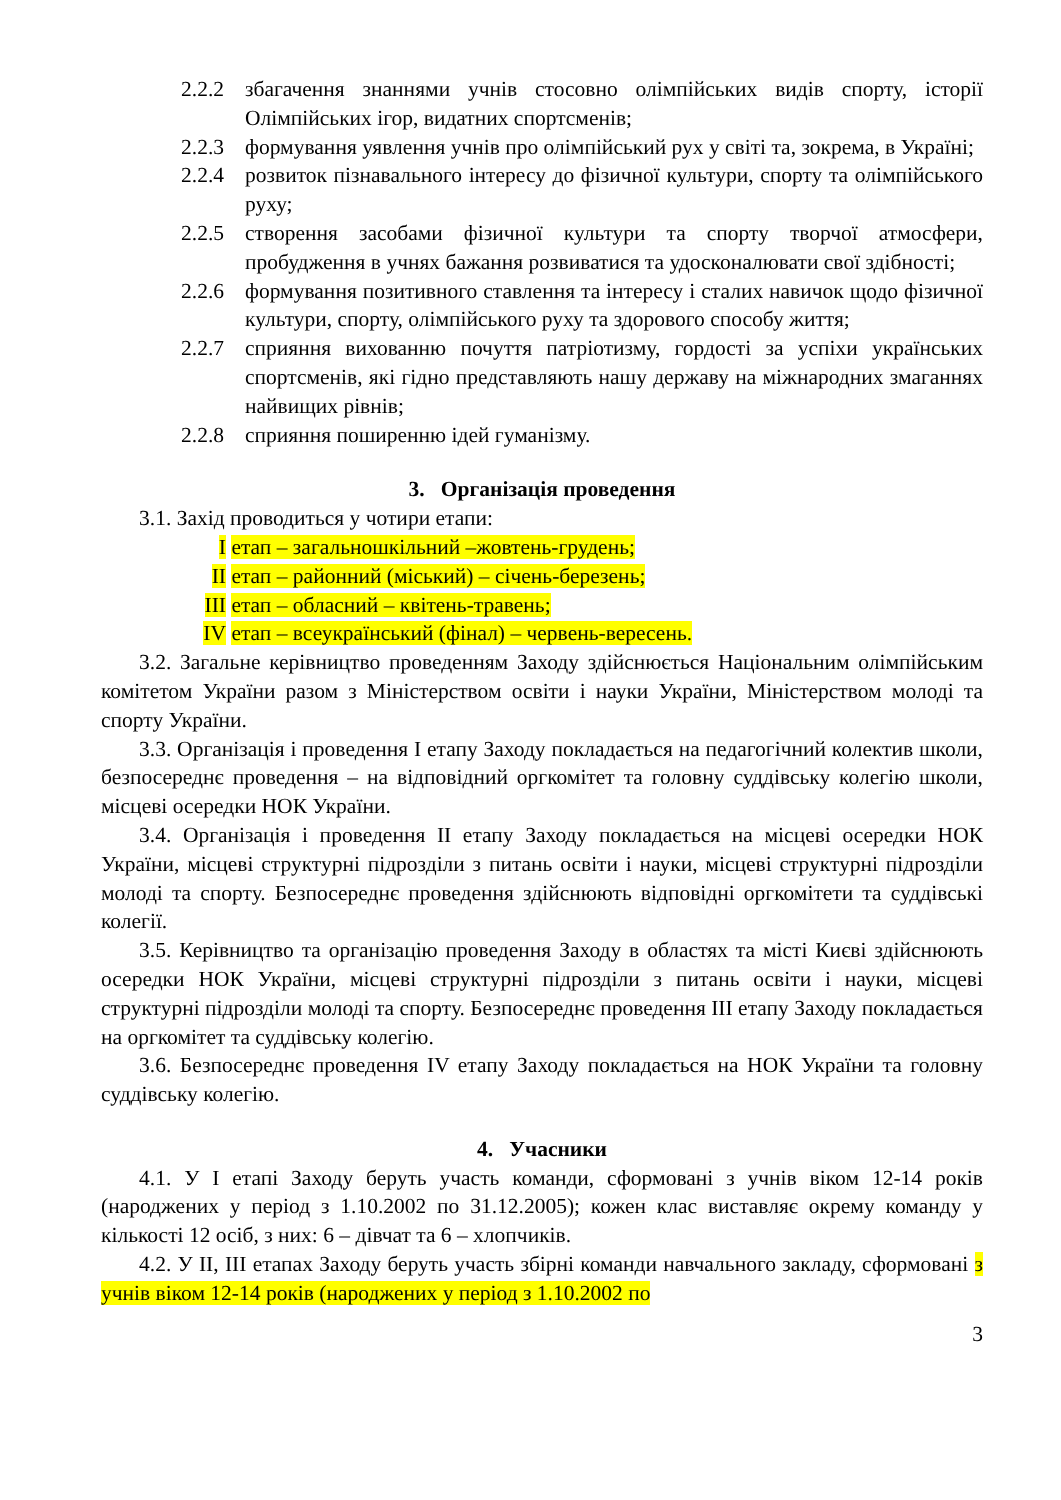2.2.2 збагачення знаннями учнів стосовно олімпійських видів спорту, історії Олімпійських ігор, видатних спортсменів;
2.2.3 формування уявлення учнів про олімпійський рух у світі та, зокрема, в Україні;
2.2.4 розвиток пізнавального інтересу до фізичної культури, спорту та олімпійського руху;
2.2.5 створення засобами фізичної культури та спорту творчої атмосфери, пробудження в учнях бажання розвиватися та удосконалювати свої здібності;
2.2.6 формування позитивного ставлення та інтересу і сталих навичок щодо фізичної культури, спорту, олімпійського руху та здорового способу життя;
2.2.7 сприяння вихованню почуття патріотизму, гордості за успіхи українських спортсменів, які гідно представляють нашу державу на міжнародних змаганнях найвищих рівнів;
2.2.8 сприяння поширенню ідей гуманізму.
3. Організація проведення
3.1. Захід проводиться у чотири етапи:
I етап – загальношкільний –жовтень-грудень;
II етап – районний (міський) – січень-березень;
III етап – обласний – квітень-травень;
IV етап – всеукраїнський (фінал) – червень-вересень.
3.2. Загальне керівництво проведенням Заходу здійснюється Національним олімпійським комітетом України разом з Міністерством освіти і науки України, Міністерством молоді та спорту України.
3.3. Організація і проведення I етапу Заходу покладається на педагогічний колектив школи, безпосереднє проведення – на відповідний оргкомітет та головну суддівську колегію школи, місцеві осередки НОК України.
3.4. Організація і проведення II етапу Заходу покладається на місцеві осередки НОК України, місцеві структурні підрозділи з питань освіти і науки, місцеві структурні підрозділи молоді та спорту. Безпосереднє проведення здійснюють відповідні оргкомітети та суддівські колегії.
3.5. Керівництво та організацію проведення Заходу в областях та місті Києві здійснюють осередки НОК України, місцеві структурні підрозділи з питань освіти і науки, місцеві структурні підрозділи молоді та спорту. Безпосереднє проведення III етапу Заходу покладається на оргкомітет та суддівську колегію.
3.6. Безпосереднє проведення IV етапу Заходу покладається на НОК України та головну суддівську колегію.
4. Учасники
4.1. У I етапі Заходу беруть участь команди, сформовані з учнів віком 12-14 років (народжених у період з 1.10.2002 по 31.12.2005); кожен клас виставляє окрему команду у кількості 12 осіб, з них: 6 – дівчат та 6 – хлопчиків.
4.2. У II, III етапах Заходу беруть участь збірні команди навчального закладу, сформовані з учнів віком 12-14 років (народжених у період з 1.10.2002 по
3